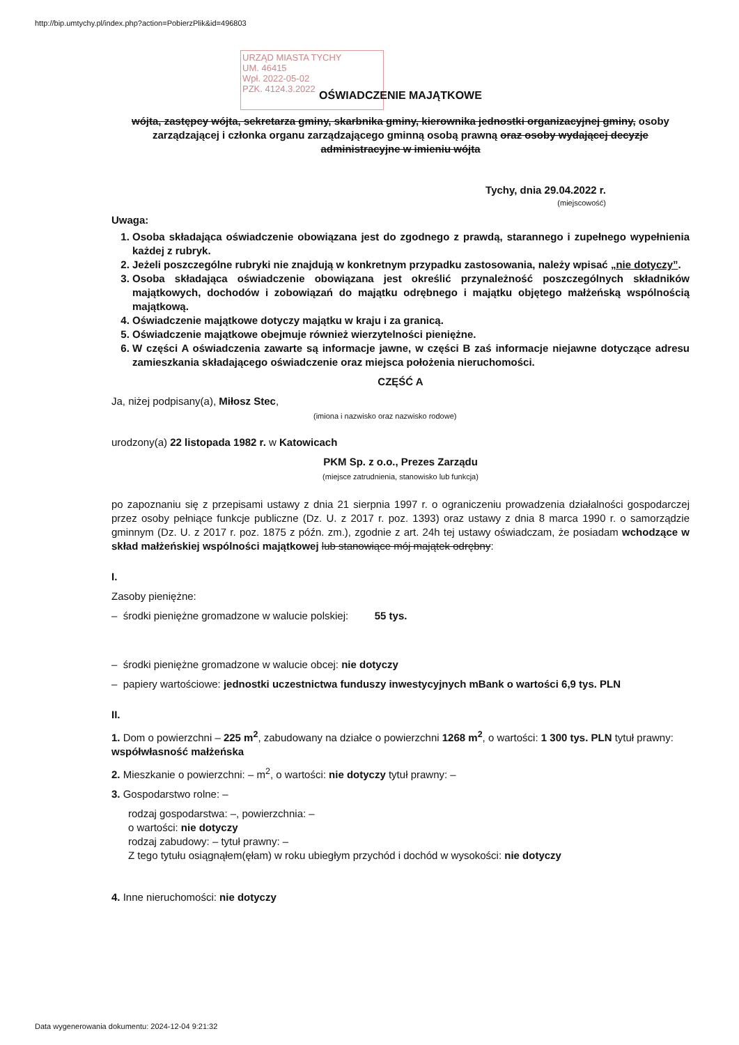http://bip.umtychy.pl/index.php?action=PobierzPlik&id=496803
URZĄD MIASTA TYCHY
UM. 46415
Wpł. 2022-05-02
PZK. 4124.3.2022
OŚWIADCZENIE MAJĄTKOWE
wójta, zastępcy wójta, sekretarza gminy, skarbnika gminy, kierownika jednostki organizacyjnej gminy, osoby zarządzającej i członka organu zarządzającego gminną osobą prawną oraz osoby wydającej decyzje administracyjne w imieniu wójta
Tychy, dnia 29.04.2022 r.
(miejscowość)
Uwaga:
1. Osoba składająca oświadczenie obowiązana jest do zgodnego z prawdą, starannego i zupełnego wypełnienia każdej z rubryk.
2. Jeżeli poszczególne rubryki nie znajdują w konkretnym przypadku zastosowania, należy wpisać „nie dotyczy”.
3. Osoba składająca oświadczenie obowiązana jest określić przynależność poszczególnych składników majątkowych, dochodów i zobowiązań do majątku odrębnego i majątku objętego małżeńską wspólnością majątkową.
4. Oświadczenie majątkowe dotyczy majątku w kraju i za granicą.
5. Oświadczenie majątkowe obejmuje również wierzytelności pieniężne.
6. W części A oświadczenia zawarte są informacje jawne, w części B zaś informacje niejawne dotyczące adresu zamieszkania składającego oświadczenie oraz miejsca położenia nieruchomości.
CZĘŚĆ A
Ja, niżej podpisany(a), Miłosz Stec,
(imiona i nazwisko oraz nazwisko rodowe)
urodzony(a) 22 listopada 1982 r. w Katowicach
PKM Sp. z o.o., Prezes Zarządu
(miejsce zatrudnienia, stanowisko lub funkcja)
po zapoznaniu się z przepisami ustawy z dnia 21 sierpnia 1997 r. o ograniczeniu prowadzenia działalności gospodarczej przez osoby pełniące funkcje publiczne (Dz. U. z 2017 r. poz. 1393) oraz ustawy z dnia 8 marca 1990 r. o samorządzie gminnym (Dz. U. z 2017 r. poz. 1875 z późn. zm.), zgodnie z art. 24h tej ustawy oświadczam, że posiadam wchodzące w skład małżeńskiej wspólności majątkowej lub stanowiące mój majątek odrębny:
I.
Zasoby pieniężne:
– środki pieniężne gromadzone w walucie polskiej: 55 tys.
– środki pieniężne gromadzone w walucie obcej: nie dotyczy
– papiery wartościowe: jednostki uczestnictwa funduszy inwestycyjnych mBank o wartości 6,9 tys. PLN
II.
1. Dom o powierzchni – 225 m<sup>2</sup>, zabudowany na działce o powierzchni 1268 m<sup>2</sup>, o wartości: 1 300 tys. PLN tytuł prawny: współwłasność małżeńska
2. Mieszkanie o powierzchni: – m<sup>2</sup>, o wartości: nie dotyczy tytuł prawny: –
3. Gospodarstwo rolne: –
rodzaj gospodarstwa: –, powierzchnia: –
o wartości: nie dotyczy
rodzaj zabudowy: – tytuł prawny: –
Z tego tytułu osiągnąłem(ęłam) w roku ubiegłym przychód i dochód w wysokości: nie dotyczy
4. Inne nieruchomości: nie dotyczy
Data wygenerowania dokumentu: 2024-12-04 9:21:32